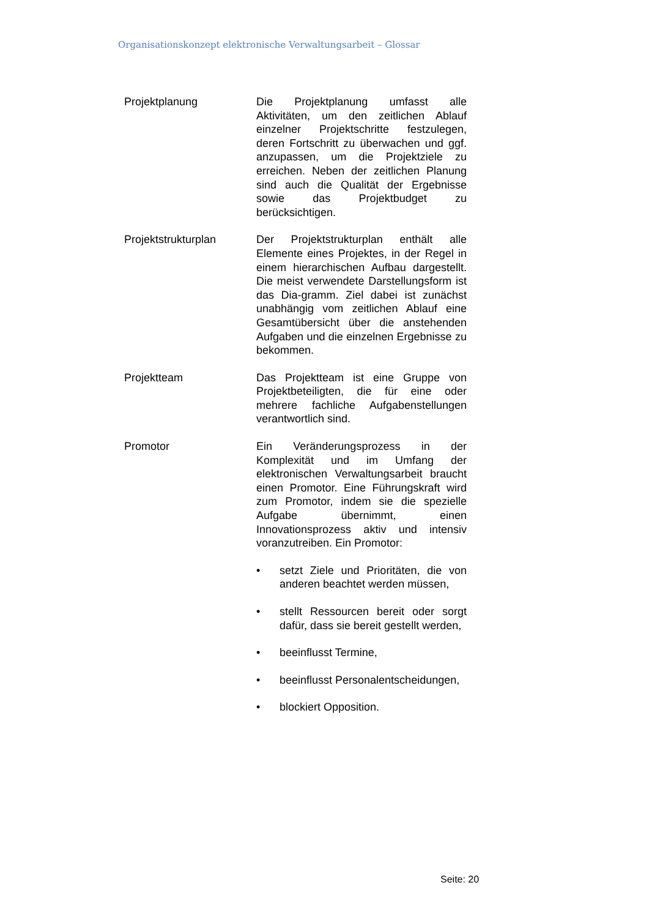Organisationskonzept elektronische Verwaltungsarbeit – Glossar
Projektplanung Die Projektplanung umfasst alle Aktivitäten, um den zeitlichen Ablauf einzelner Projektschritte festzulegen, deren Fortschritt zu überwachen und ggf. anzupassen, um die Projektziele zu erreichen. Neben der zeitlichen Planung sind auch die Qualität der Ergebnisse sowie das Projektbudget zu berücksichtigen.
Projektstrukturplan Der Projektstrukturplan enthält alle Elemente eines Projektes, in der Regel in einem hierarchischen Aufbau dargestellt. Die meist verwendete Darstellungsform ist das Dia-gramm. Ziel dabei ist zunächst unabhängig vom zeitlichen Ablauf eine Gesamtübersicht über die anstehenden Aufgaben und die einzelnen Ergebnisse zu bekommen.
Projektteam Das Projektteam ist eine Gruppe von Projektbeteiligten, die für eine oder mehrere fachliche Aufgabenstellungen verantwortlich sind.
Promotor Ein Veränderungsprozess in der Komplexität und im Umfang der elektronischen Verwaltungsarbeit braucht einen Promotor. Eine Führungskraft wird zum Promotor, indem sie die spezielle Aufgabe übernimmt, einen Innovationsprozess aktiv und intensiv voranzutreiben. Ein Promotor:
• setzt Ziele und Prioritäten, die von anderen beachtet werden müssen,
• stellt Ressourcen bereit oder sorgt dafür, dass sie bereit gestellt werden,
• beeinflusst Termine,
• beeinflusst Personalentscheidungen,
• blockiert Opposition.
Seite: 20